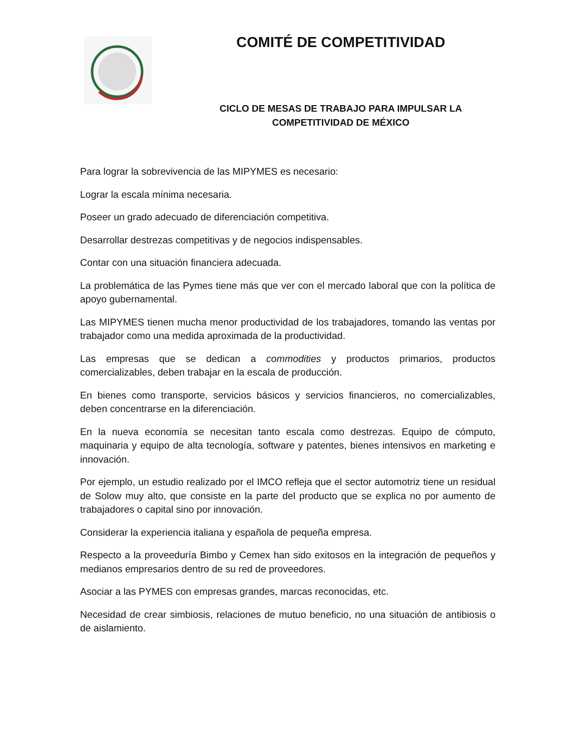COMITÉ DE COMPETITIVIDAD
CICLO DE MESAS DE TRABAJO PARA IMPULSAR LA
COMPETITIVIDAD DE MÉXICO
Para lograr la sobrevivencia de las MIPYMES es necesario:
Lograr la escala mínima necesaria.
Poseer un grado adecuado de diferenciación competitiva.
Desarrollar destrezas competitivas y de negocios indispensables.
Contar con una situación financiera adecuada.
La problemática de las Pymes tiene más que ver con el mercado laboral que con la política de apoyo gubernamental.
Las MIPYMES tienen mucha menor productividad de los trabajadores, tomando las ventas por trabajador como una medida aproximada de la productividad.
Las empresas que se dedican a commodities y productos primarios, productos comercializables, deben trabajar en la escala de producción.
En bienes como transporte, servicios básicos y servicios financieros, no comercializables, deben concentrarse en la diferenciación.
En la nueva economía se necesitan tanto escala como destrezas. Equipo de cómputo, maquinaria y equipo de alta tecnología, software y patentes, bienes intensivos en marketing e innovación.
Por ejemplo, un estudio realizado por el IMCO refleja que el sector automotriz tiene un residual de Solow muy alto, que consiste en la parte del producto que se explica no por aumento de trabajadores o capital sino por innovación.
Considerar la experiencia italiana y española de pequeña empresa.
Respecto a la proveeduría Bimbo y Cemex han sido exitosos en la integración de pequeños y medianos empresarios dentro de su red de proveedores.
Asociar a las PYMES con empresas grandes, marcas reconocidas, etc.
Necesidad de crear simbiosis, relaciones de mutuo beneficio, no una situación de antibiosis o de aislamiento.